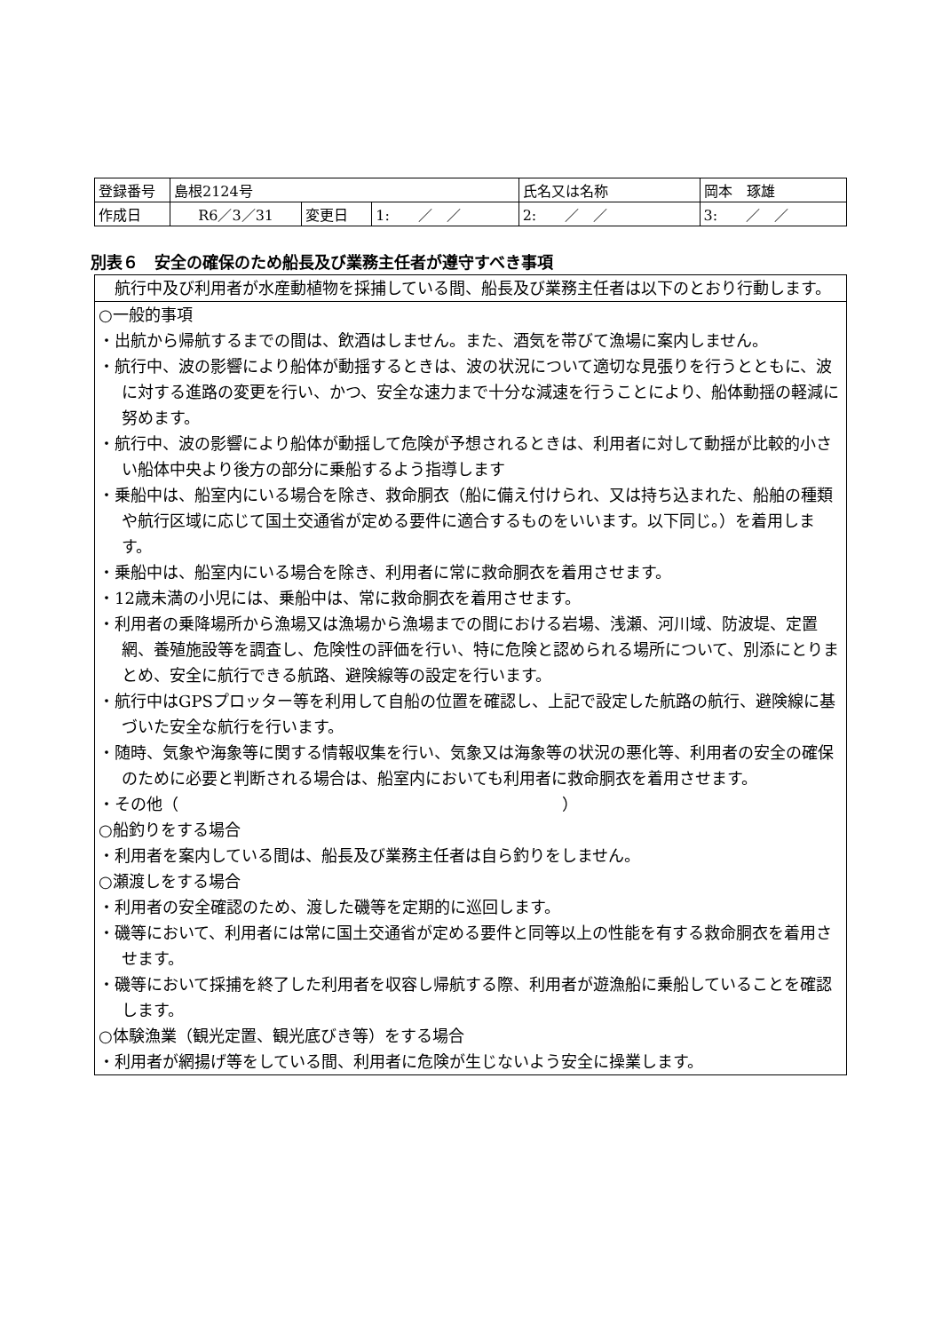| 登録番号 | 島根2124号 | | | 氏名又は名称 | 岡本 琢雄 | |
| 作成日 | R6／3／31 | 変更日 | 1: ／ ／ | 2: ／ ／ | | 3: ／ ／ |
別表６　安全の確保のため船長及び業務主任者が遵守すべき事項
　航行中及び利用者が水産動植物を採捕している間、船長及び業務主任者は以下のとおり行動します。
○一般的事項
・出航から帰航するまでの間は、飲酒はしません。また、酒気を帯びて漁場に案内しません。
・航行中、波の影響により船体が動揺するときは、波の状況について適切な見張りを行うとともに、波に対する進路の変更を行い、かつ、安全な速力まで十分な減速を行うことにより、船体動揺の軽減に努めます。
・航行中、波の影響により船体が動揺して危険が予想されるときは、利用者に対して動揺が比較的小さい船体中央より後方の部分に乗船するよう指導します
・乗船中は、船室内にいる場合を除き、救命胴衣（船に備え付けられ、又は持ち込まれた、船舶の種類や航行区域に応じて国土交通省が定める要件に適合するものをいいます。以下同じ。）を着用します。
・乗船中は、船室内にいる場合を除き、利用者に常に救命胴衣を着用させます。
・12歳未満の小児には、乗船中は、常に救命胴衣を着用させます。
・利用者の乗降場所から漁場又は漁場から漁場までの間における岩場、浅瀬、河川域、防波堤、定置網、養殖施設等を調査し、危険性の評価を行い、特に危険と認められる場所について、別添にとりまとめ、安全に航行できる航路、避険線等の設定を行います。
・航行中はGPSプロッター等を利用して自船の位置を確認し、上記で設定した航路の航行、避険線に基づいた安全な航行を行います。
・随時、気象や海象等に関する情報収集を行い、気象又は海象等の状況の悪化等、利用者の安全の確保のために必要と判断される場合は、船室内においても利用者に救命胴衣を着用させます。
・その他（　　　　　　　　　　　　　　　　　　　　　　　　）
○船釣りをする場合
・利用者を案内している間は、船長及び業務主任者は自ら釣りをしません。
○瀬渡しをする場合
・利用者の安全確認のため、渡した磯等を定期的に巡回します。
・磯等において、利用者には常に国土交通省が定める要件と同等以上の性能を有する救命胴衣を着用させます。
・磯等において採捕を終了した利用者を収容し帰航する際、利用者が遊漁船に乗船していることを確認します。
○体験漁業（観光定置、観光底びき等）をする場合
・利用者が網揚げ等をしている間、利用者に危険が生じないよう安全に操業します。